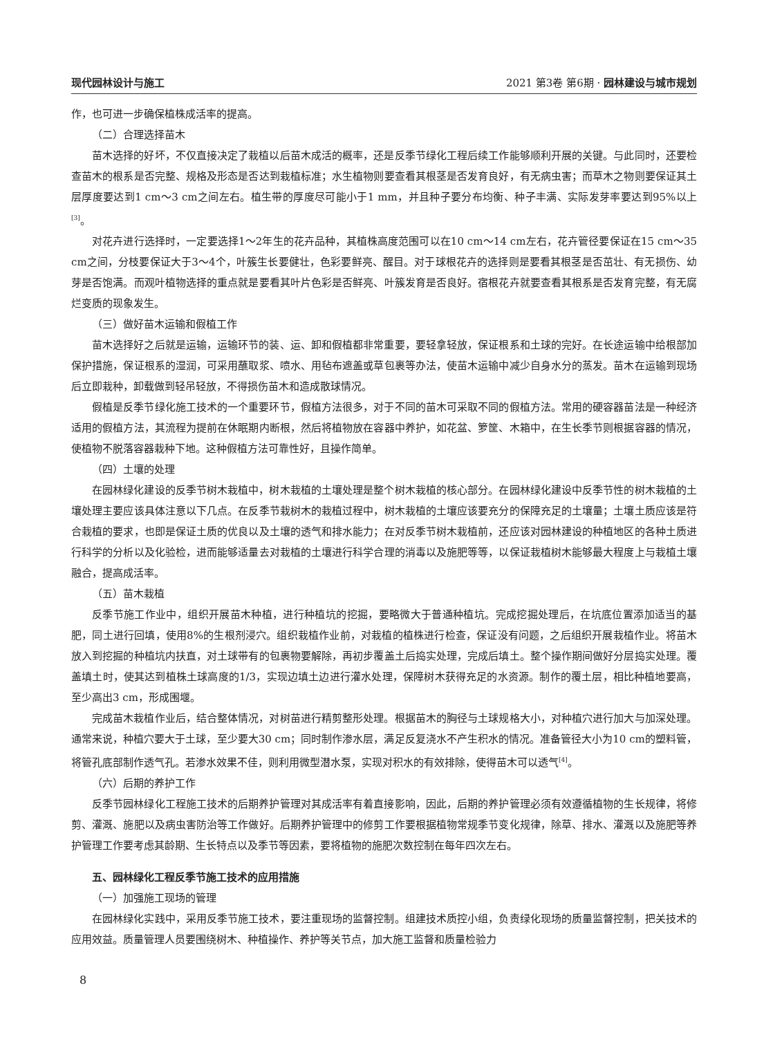现代园林设计与施工 2021 第3卷 第6期 · 园林建设与城市规划
作，也可进一步确保植株成活率的提高。
（二）合理选择苗木
苗木选择的好坏，不仅直接决定了栽植以后苗木成活的概率，还是反季节绿化工程后续工作能够顺利开展的关键。与此同时，还要检查苗木的根系是否完整、规格及形态是否达到栽植标准；水生植物则要查看其根茎是否发育良好，有无病虫害；而草木之物则要保证其土层厚度要达到1 cm～3 cm之间左右。植生带的厚度尽可能小于1 mm，并且种子要分布均衡、种子丰满、实际发芽率要达到95%以上<sup>[3]</sup>。
对花卉进行选择时，一定要选择1～2年生的花卉品种，其植株高度范围可以在10 cm～14 cm左右，花卉管径要保证在15 cm～35 cm之间，分枝要保证大于3～4个，叶簇生长要健壮，色彩要鲜亮、醒目。对于球根花卉的选择则是要看其根茎是否茁壮、有无损伤、幼芽是否饱满。而观叶植物选择的重点就是要看其叶片色彩是否鲜亮、叶簇发育是否良好。宿根花卉就要查看其根系是否发育完整，有无腐烂变质的现象发生。
（三）做好苗木运输和假植工作
苗木选择好之后就是运输，运输环节的装、运、卸和假植都非常重要，要轻拿轻放，保证根系和土球的完好。在长途运输中给根部加保护措施，保证根系的湿润，可采用蘸取浆、喷水、用毡布遮盖或草包裹等办法，使苗木运输中减少自身水分的蒸发。苗木在运输到现场后立即栽种，卸载做到轻吊轻放，不得损伤苗木和造成散球情况。
假植是反季节绿化施工技术的一个重要环节，假植方法很多，对于不同的苗木可采取不同的假植方法。常用的硬容器苗法是一种经济适用的假植方法，其流程为提前在休眠期内断根，然后将植物放在容器中养护，如花盆、箩筐、木箱中，在生长季节则根据容器的情况，使植物不脱落容器栽种下地。这种假植方法可靠性好，且操作简单。
（四）土壤的处理
在园林绿化建设的反季节树木栽植中，树木栽植的土壤处理是整个树木栽植的核心部分。在园林绿化建设中反季节性的树木栽植的土壤处理主要应该具体注意以下几点。在反季节栽树木的栽植过程中，树木栽植的土壤应该要充分的保障充足的土壤量；土壤土质应该是符合栽植的要求，也即是保证土质的优良以及土壤的透气和排水能力；在对反季节树木栽植前，还应该对园林建设的种植地区的各种土质进行科学的分析以及化验检，进而能够适量去对栽植的土壤进行科学合理的消毒以及施肥等等，以保证栽植树木能够最大程度上与栽植土壤融合，提高成活率。
（五）苗木栽植
反季节施工作业中，组织开展苗木种植，进行种植坑的挖掘，要略微大于普通种植坑。完成挖掘处理后，在坑底位置添加适当的基肥，同土进行回填，使用8%的生根剂浸穴。组织栽植作业前，对栽植的植株进行检查，保证没有问题，之后组织开展栽植作业。将苗木放入到挖掘的种植坑内扶直，对土球带有的包裹物要解除，再初步覆盖土后捣实处理，完成后填土。整个操作期间做好分层捣实处理。覆盖填土时，使其达到植株土球高度的1/3，实现边填土边进行灌水处理，保障树木获得充足的水资源。制作的覆土层，相比种植地要高，至少高出3 cm，形成围堰。
完成苗木栽植作业后，结合整体情况，对树苗进行精剪整形处理。根据苗木的胸径与土球规格大小，对种植穴进行加大与加深处理。通常来说，种植穴要大于土球，至少要大30 cm；同时制作渗水层，满足反复浇水不产生积水的情况。准备管径大小为10 cm的塑料管，将管孔底部制作透气孔。若渗水效果不佳，则利用微型潜水泵，实现对积水的有效排除，使得苗木可以透气<sup>[4]</sup>。
（六）后期的养护工作
反季节园林绿化工程施工技术的后期养护管理对其成活率有着直接影响，因此，后期的养护管理必须有效遵循植物的生长规律，将修剪、灌溉、施肥以及病虫害防治等工作做好。后期养护管理中的修剪工作要根据植物常规季节变化规律，除草、排水、灌溉以及施肥等养护管理工作要考虑其龄期、生长特点以及季节等因素，要将植物的施肥次数控制在每年四次左右。
五、园林绿化工程反季节施工技术的应用措施
（一）加强施工现场的管理
在园林绿化实践中，采用反季节施工技术，要注重现场的监督控制。组建技术质控小组，负责绿化现场的质量监督控制，把关技术的应用效益。质量管理人员要围绕树木、种植操作、养护等关节点，加大施工监督和质量检验力
8